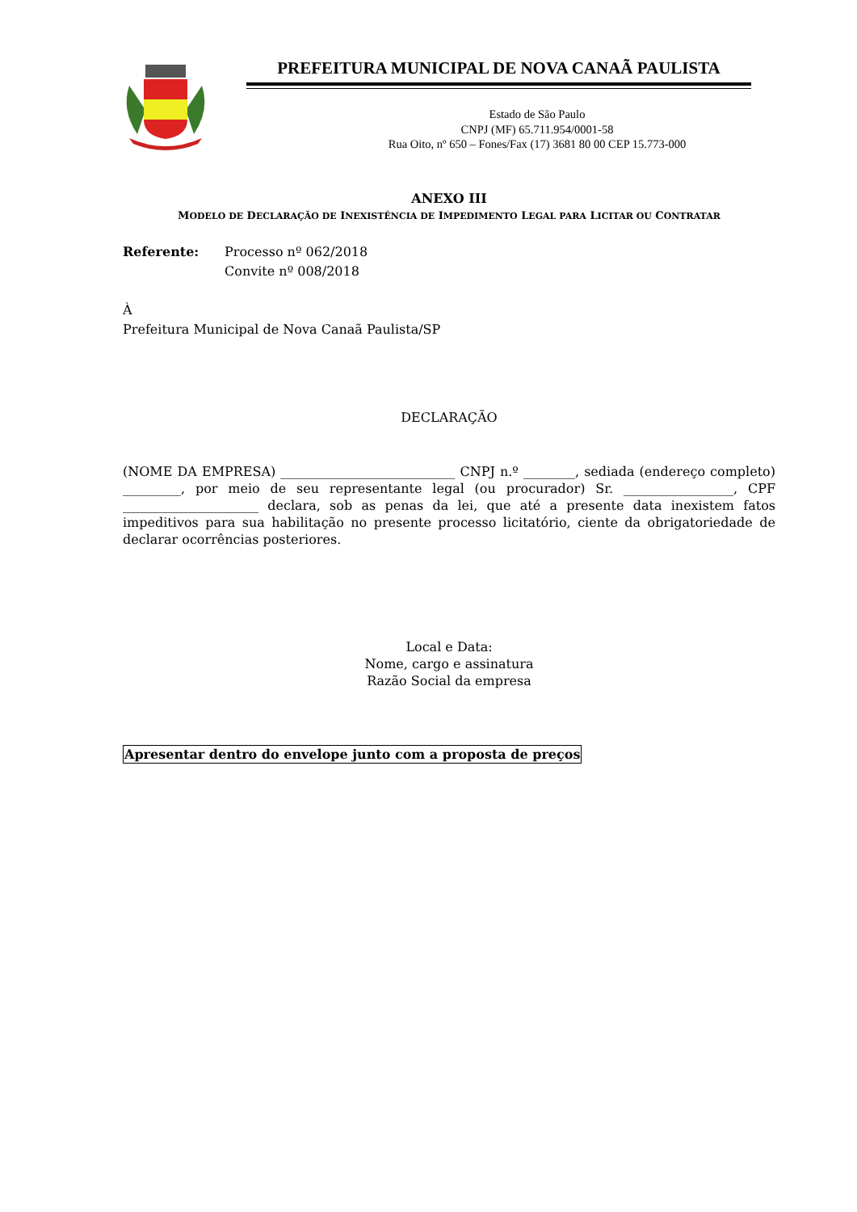PREFEITURA MUNICIPAL DE NOVA CANAÃ PAULISTA
Estado de São Paulo
CNPJ (MF) 65.711.954/0001-58
Rua Oito, nº 650 – Fones/Fax (17) 3681 80 00 CEP 15.773-000
ANEXO III
MODELO DE DECLARAÇÃO DE INEXISTÊNCIA DE IMPEDIMENTO LEGAL PARA LICITAR OU CONTRATAR
Referente: Processo nº 062/2018
Convite nº 008/2018
À
Prefeitura Municipal de Nova Canaã Paulista/SP
DECLARAÇÃO
(NOME DA EMPRESA) ___________________________ CNPJ n.º ________, sediada (endereço completo) _________, por meio de seu representante legal (ou procurador) Sr. _________________, CPF _____________________ declara, sob as penas da lei, que até a presente data inexistem fatos impeditivos para sua habilitação no presente processo licitatório, ciente da obrigatoriedade de declarar ocorrências posteriores.
Local e Data:
Nome, cargo e assinatura
Razão Social da empresa
Apresentar dentro do envelope junto com a proposta de preços